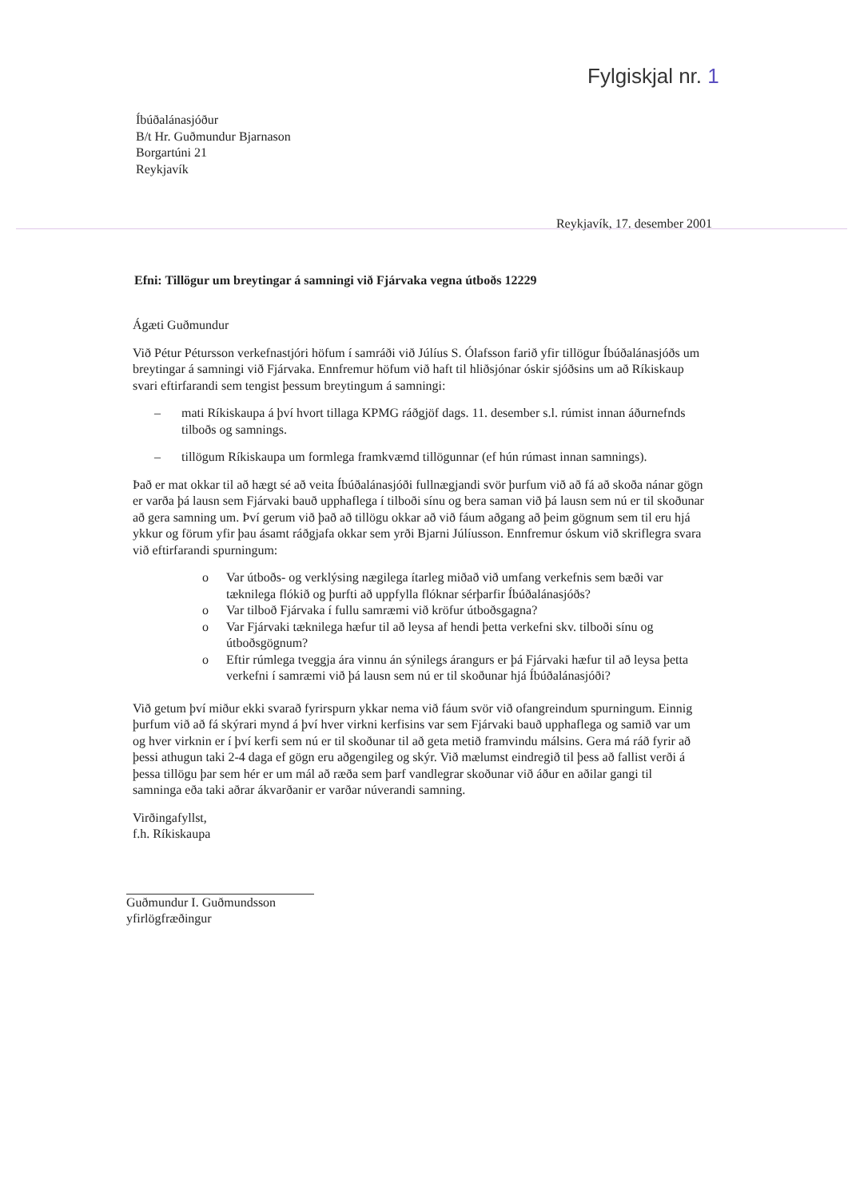Fylgiskjal nr. 1
Íbúðalánasjóður
B/t Hr. Guðmundur Bjarnason
Borgartúni 21
Reykjavík
Reykjavík, 17. desember 2001
Efni: Tillögur um breytingar á samningi við Fjárvaka vegna útboðs 12229
Ágæti Guðmundur
Við Pétur Pétursson verkefnastjóri höfum í samráði við Júlíus S. Ólafsson farið yfir tillögur Íbúðalánasjóðs um breytingar á samningi við Fjárvaka. Ennfremur höfum við haft til hliðsjónar óskir sjóðsins um að Ríkiskaup svari eftirfarandi sem tengist þessum breytingum á samningi:
– mati Ríkiskaupa á því hvort tillaga KPMG ráðgjöf dags. 11. desember s.l. rúmist innan áðurnefnds tilboðs og samnings.
– tillögum Ríkiskaupa um formlega framkvæmd tillögunnar (ef hún rúmast innan samnings).
Það er mat okkar til að hægt sé að veita Íbúðalánasjóði fullnægjandi svör þurfum við að fá að skoða nánar gögn er varða þá lausn sem Fjárvaki bauð upphaflega í tilboði sínu og bera saman við þá lausn sem nú er til skoðunar að gera samning um. Því gerum við það að tillögu okkar að við fáum aðgang að þeim gögnum sem til eru hjá ykkur og förum yfir þau ásamt ráðgjafa okkar sem yrði Bjarni Júlíusson. Ennfremur óskum við skriflegra svara við eftirfarandi spurningum:
o Var útboðs- og verklýsing nægilega ítarleg miðað við umfang verkefnis sem bæði var tæknilega flókið og þurfti að uppfylla flóknar sérþarfir Íbúðalánasjóðs?
o Var tilboð Fjárvaka í fullu samræmi við kröfur útboðsgagna?
o Var Fjárvaki tæknilega hæfur til að leysa af hendi þetta verkefni skv. tilboði sínu og útboðsgögnum?
o Eftir rúmlega tveggja ára vinnu án sýnilegs árangurs er þá Fjárvaki hæfur til að leysa þetta verkefni í samræmi við þá lausn sem nú er til skoðunar hjá Íbúðalánasjóði?
Við getum því miður ekki svarað fyrirspurn ykkar nema við fáum svör við ofangreindum spurningum. Einnig þurfum við að fá skýrari mynd á því hver virkni kerfisins var sem Fjárvaki bauð upphaflega og samið var um og hver virknin er í því kerfi sem nú er til skoðunar til að geta metið framvindu málsins. Gera má ráð fyrir að þessi athugun taki 2-4 daga ef gögn eru aðgengileg og skýr. Við mælumst eindregið til þess að fallist verði á þessa tillögu þar sem hér er um mál að ræða sem þarf vandlegrar skoðunar við áður en aðilar gangi til samninga eða taki aðrar ákvarðanir er varðar núverandi samning.
Virðingafyllst,
f.h. Ríkiskaupa
Guðmundur I. Guðmundsson
yfirlögfræðingur